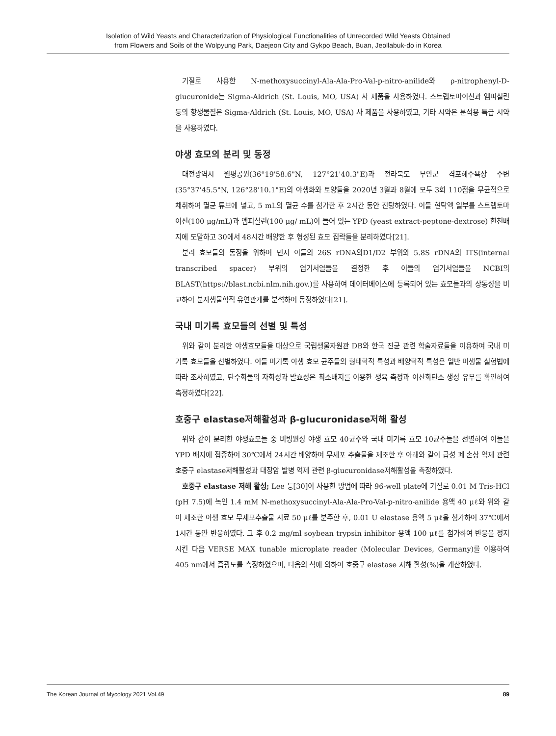Isolation of Wild Yeasts and Characterization of Physiological Functionalities of Unrecorded Wild Yeasts Obtained
from Flowers and Soils of the Wolpyung Park, Daejeon City and Gykpo Beach, Buan, Jeollabuk-do in Korea
기질로 사용한 N-methoxysuccinyl-Ala-Ala-Pro-Val-p-nitro-anilide와 ρ-nitrophenyl-D-glucuronide는 Sigma-Aldrich (St. Louis, MO, USA) 사 제품을 사용하였다. 스트렙토마이신과 엠피실린 등의 항생물질은 Sigma-Aldrich (St. Louis, MO, USA) 사 제품을 사용하였고, 기타 시약은 분석용 특급 시약을 사용하였다.
야생 효모의 분리 및 동정
대전광역시 월평공원(36°19'58.6"N, 127°21'40.3"E)과 전라북도 부안군 격포해수욕장 주변 (35°37'45.5"N, 126°28'10.1"E)의 야생화와 토양들을 2020년 3월과 8월에 모두 3회 110점을 무균적으로 채취하여 멸균 튜브에 넣고, 5 mL의 멸균 수를 첨가한 후 2시간 동안 진탕하였다. 이들 현탁액 일부를 스트렙토마이신(100 μg/mL)과 엠피실린(100 μg/ mL)이 들어 있는 YPD (yeast extract-peptone-dextrose) 한천배지에 도말하고 30에서 48시간 배양한 후 형성된 효모 집락들을 분리하였다[21].
분리 효모들의 동정을 위하여 먼저 이들의 26S rDNA의D1/D2 부위와 5.8S rDNA의 ITS(internal transcribed spacer) 부위의 염기서열들을 결정한 후 이들의 염기서열들을 NCBI의 BLAST(https://blast.ncbi.nlm.nih.gov.)를 사용하여 데이터베이스에 등록되어 있는 효모들과의 상동성을 비교하여 분자생물학적 유연관계를 분석하여 동정하였다[21].
국내 미기록 효모들의 선별 및 특성
위와 같이 분리한 야생효모들을 대상으로 국립생물자원관 DB와 한국 진균 관련 학술자료들을 이용하여 국내 미기록 효모들을 선별하였다. 이들 미기록 야생 효모 균주들의 형태학적 특성과 배양학적 특성은 일반 미생물 실험법에 따라 조사하였고, 탄수화물의 자화성과 발효성은 최소배지를 이용한 생육 측정과 이산화탄소 생성 유무를 확인하여 측정하였다[22].
호중구 elastase저해활성과 β-glucuronidase저해 활성
위와 같이 분리한 야생효모들 중 비병원성 야생 효모 40균주와 국내 미기록 효모 10균주들을 선별하여 이들을YPD 배지에 접종하여 30℃에서 24시간 배양하여 무세포 추출물을 제조한 후 아래와 같이 급성 폐 손상 억제 관련 호중구 elastase저해활성과 대장암 발병 억제 관련 β-glucuronidase저해활성을 측정하였다.
호중구 elastase 저해 활성; Lee 등[30]이 사용한 방법에 따라 96-well plate에 기질로 0.01 M Tris-HCl (pH 7.5)에 녹인 1.4 mM N-methoxysuccinyl-Ala-Ala-Pro-Val-p-nitro-anilide 용액 40 μℓ와 위와 같이 제조한 야생 효모 무세포추출물 시료 50 μℓ를 분주한 후, 0.01 U elastase 용액 5 μℓ을 첨가하여 37℃에서 1시간 동안 반응하였다. 그 후 0.2 mg/ml soybean trypsin inhibitor 용액 100 μℓ를 첨가하여 반응을 정지시킨 다음 VERSE MAX tunable microplate reader (Molecular Devices, Germany)를 이용하여 405 nm에서 흡광도를 측정하였으며, 다음의 식에 의하여 호중구 elastase 저해 활성(%)을 계산하였다.
The Korean Journal of Mycology 2021 Vol.49 89